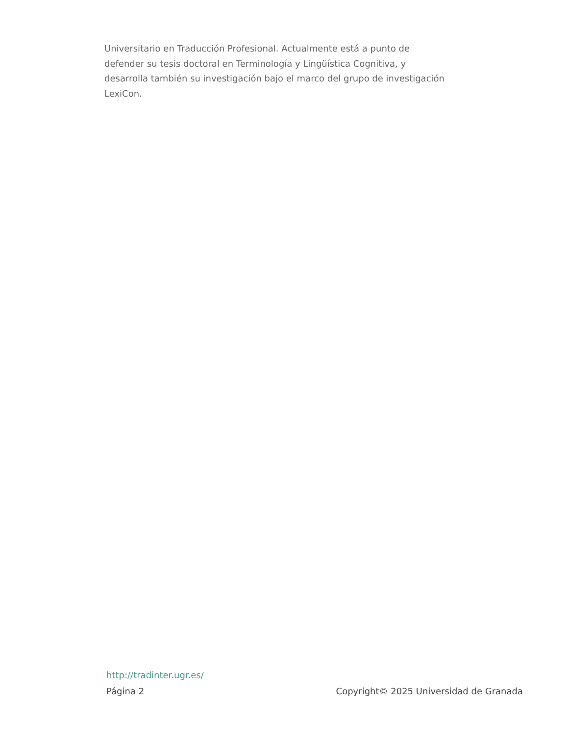Universitario en Traducción Profesional. Actualmente está a punto de defender su tesis doctoral en Terminología y Lingüística Cognitiva, y desarrolla también su investigación bajo el marco del grupo de investigación LexiCon.
http://tradinter.ugr.es/
Página 2 Copyright© 2025 Universidad de Granada